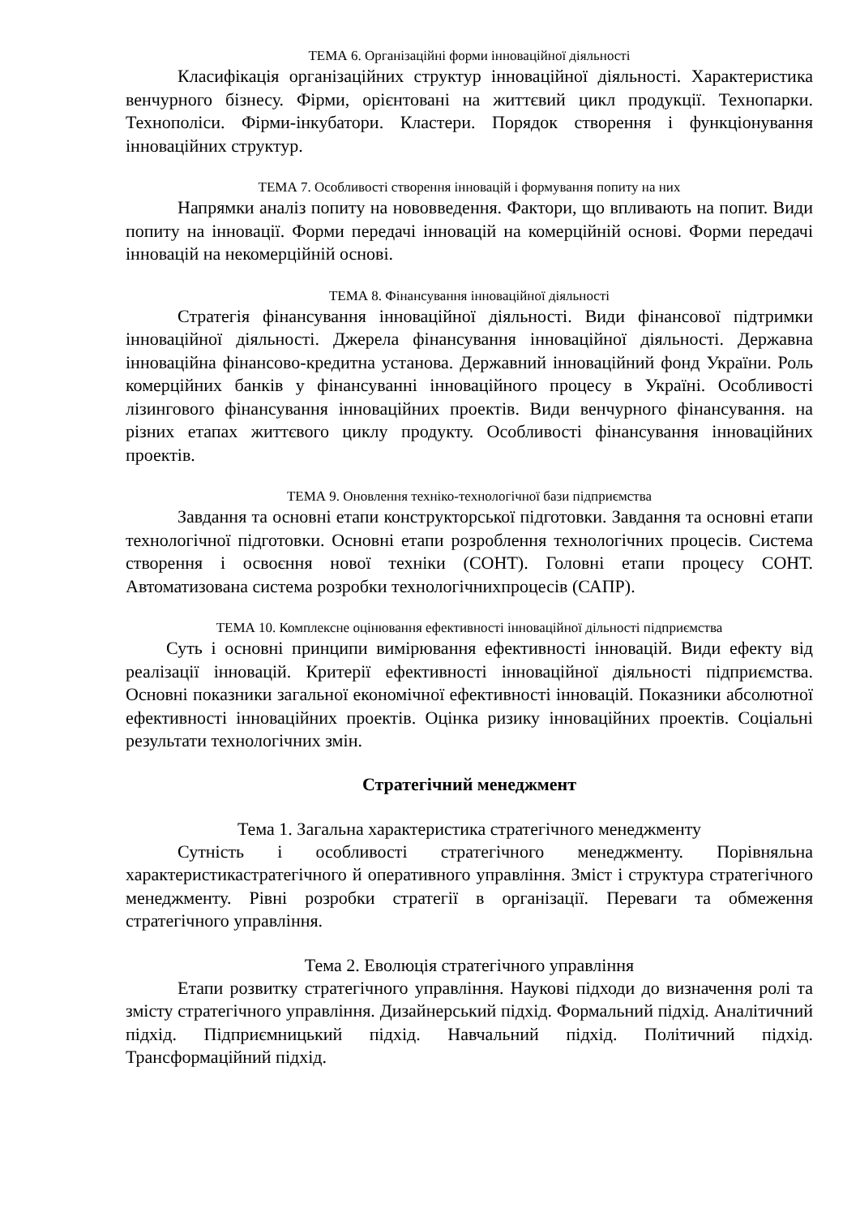ТЕМА 6. Організаційні форми інноваційної діяльності
Класифікація організаційних структур інноваційної діяльності. Характеристика венчурного бізнесу. Фірми, орієнтовані на життєвий цикл продукції. Технопарки. Технополіси. Фірми-інкубатори. Кластери. Порядок створення і функціонування інноваційних структур.
ТЕМА 7. Особливості створення інновацій і формування попиту на них
Напрямки аналіз попиту на нововведення. Фактори, що впливають на попит. Види попиту на інновації. Форми передачі інновацій на комерційній основі. Форми передачі інновацій на некомерційній основі.
ТЕМА 8. Фінансування інноваційної діяльності
Стратегія фінансування інноваційної діяльності. Види фінансової підтримки інноваційної діяльності. Джерела фінансування інноваційної діяльності. Державна інноваційна фінансово-кредитна установа. Державний інноваційний фонд України. Роль комерційних банків у фінансуванні інноваційного процесу в Україні. Особливості лізингового фінансування інноваційних проектів. Види венчурного фінансування. на різних етапах життєвого циклу продукту. Особливості фінансування інноваційних проектів.
ТЕМА 9. Оновлення техніко-технологічної бази підприємства
Завдання та основні етапи конструкторської підготовки. Завдання та основні етапи технологічної підготовки. Основні етапи розроблення технологічних процесів. Система створення і освоєння нової техніки (СОНТ). Головні етапи процесу СОНТ. Автоматизована система розробки технологічнихпроцесів (САПР).
ТЕМА 10. Комплексне оцінювання ефективності інноваційної дільності підприємства
Суть і основні принципи вимірювання ефективності інновацій. Види ефекту від реалізації інновацій. Критерії ефективності інноваційної діяльності підприємства. Основні показники загальної економічної ефективності інновацій. Показники абсолютної ефективності інноваційних проектів. Оцінка ризику інноваційних проектів. Соціальні результати технологічних змін.
Стратегічний менеджмент
Тема 1. Загальна характеристика стратегічного менеджменту
Сутність і особливості стратегічного менеджменту. Порівняльна характеристикастратегічного й оперативного управління. Зміст і структура стратегічного менеджменту. Рівні розробки стратегії в організації. Переваги та обмеження стратегічного управління.
Тема 2. Еволюція стратегічного управління
Етапи розвитку стратегічного управління. Наукові підходи до визначення ролі та змісту стратегічного управління. Дизайнерський підхід. Формальний підхід. Аналітичний підхід. Підприємницький підхід. Навчальний підхід. Політичний підхід. Трансформаційний підхід.